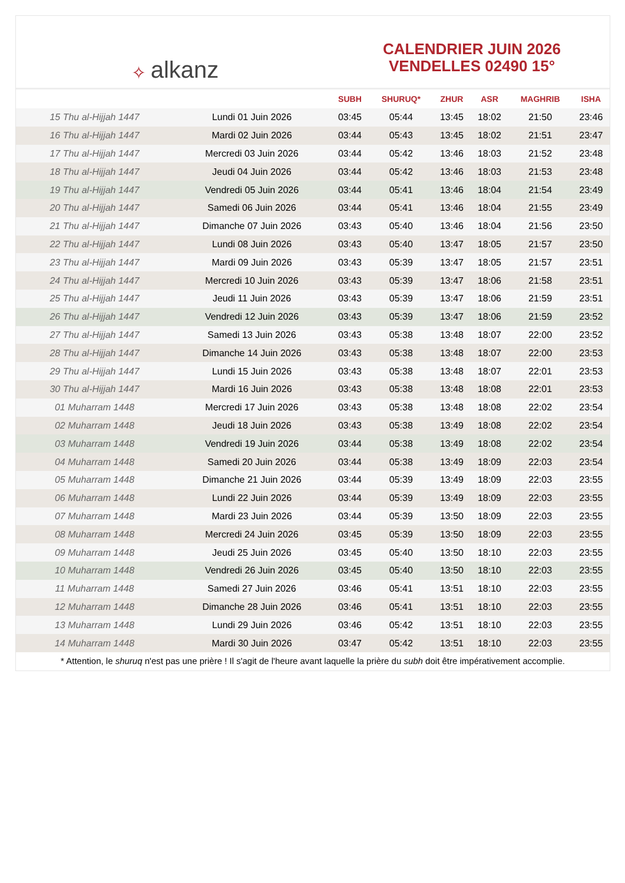✧ alkanz
CALENDRIER JUIN 2026
VENDELLES 02490 15°
| | | SUBH | SHURUQ* | ZHUR | ASR | MAGHRIB | ISHA |
| --- | --- | --- | --- | --- | --- | --- | --- |
| 15 Thu al-Hijjah 1447 | Lundi 01 Juin 2026 | 03:45 | 05:44 | 13:45 | 18:02 | 21:50 | 23:46 |
| 16 Thu al-Hijjah 1447 | Mardi 02 Juin 2026 | 03:44 | 05:43 | 13:45 | 18:02 | 21:51 | 23:47 |
| 17 Thu al-Hijjah 1447 | Mercredi 03 Juin 2026 | 03:44 | 05:42 | 13:46 | 18:03 | 21:52 | 23:48 |
| 18 Thu al-Hijjah 1447 | Jeudi 04 Juin 2026 | 03:44 | 05:42 | 13:46 | 18:03 | 21:53 | 23:48 |
| 19 Thu al-Hijjah 1447 | Vendredi 05 Juin 2026 | 03:44 | 05:41 | 13:46 | 18:04 | 21:54 | 23:49 |
| 20 Thu al-Hijjah 1447 | Samedi 06 Juin 2026 | 03:44 | 05:41 | 13:46 | 18:04 | 21:55 | 23:49 |
| 21 Thu al-Hijjah 1447 | Dimanche 07 Juin 2026 | 03:43 | 05:40 | 13:46 | 18:04 | 21:56 | 23:50 |
| 22 Thu al-Hijjah 1447 | Lundi 08 Juin 2026 | 03:43 | 05:40 | 13:47 | 18:05 | 21:57 | 23:50 |
| 23 Thu al-Hijjah 1447 | Mardi 09 Juin 2026 | 03:43 | 05:39 | 13:47 | 18:05 | 21:57 | 23:51 |
| 24 Thu al-Hijjah 1447 | Mercredi 10 Juin 2026 | 03:43 | 05:39 | 13:47 | 18:06 | 21:58 | 23:51 |
| 25 Thu al-Hijjah 1447 | Jeudi 11 Juin 2026 | 03:43 | 05:39 | 13:47 | 18:06 | 21:59 | 23:51 |
| 26 Thu al-Hijjah 1447 | Vendredi 12 Juin 2026 | 03:43 | 05:39 | 13:47 | 18:06 | 21:59 | 23:52 |
| 27 Thu al-Hijjah 1447 | Samedi 13 Juin 2026 | 03:43 | 05:38 | 13:48 | 18:07 | 22:00 | 23:52 |
| 28 Thu al-Hijjah 1447 | Dimanche 14 Juin 2026 | 03:43 | 05:38 | 13:48 | 18:07 | 22:00 | 23:53 |
| 29 Thu al-Hijjah 1447 | Lundi 15 Juin 2026 | 03:43 | 05:38 | 13:48 | 18:07 | 22:01 | 23:53 |
| 30 Thu al-Hijjah 1447 | Mardi 16 Juin 2026 | 03:43 | 05:38 | 13:48 | 18:08 | 22:01 | 23:53 |
| 01 Muharram 1448 | Mercredi 17 Juin 2026 | 03:43 | 05:38 | 13:48 | 18:08 | 22:02 | 23:54 |
| 02 Muharram 1448 | Jeudi 18 Juin 2026 | 03:43 | 05:38 | 13:49 | 18:08 | 22:02 | 23:54 |
| 03 Muharram 1448 | Vendredi 19 Juin 2026 | 03:44 | 05:38 | 13:49 | 18:08 | 22:02 | 23:54 |
| 04 Muharram 1448 | Samedi 20 Juin 2026 | 03:44 | 05:38 | 13:49 | 18:09 | 22:03 | 23:54 |
| 05 Muharram 1448 | Dimanche 21 Juin 2026 | 03:44 | 05:39 | 13:49 | 18:09 | 22:03 | 23:55 |
| 06 Muharram 1448 | Lundi 22 Juin 2026 | 03:44 | 05:39 | 13:49 | 18:09 | 22:03 | 23:55 |
| 07 Muharram 1448 | Mardi 23 Juin 2026 | 03:44 | 05:39 | 13:50 | 18:09 | 22:03 | 23:55 |
| 08 Muharram 1448 | Mercredi 24 Juin 2026 | 03:45 | 05:39 | 13:50 | 18:09 | 22:03 | 23:55 |
| 09 Muharram 1448 | Jeudi 25 Juin 2026 | 03:45 | 05:40 | 13:50 | 18:10 | 22:03 | 23:55 |
| 10 Muharram 1448 | Vendredi 26 Juin 2026 | 03:45 | 05:40 | 13:50 | 18:10 | 22:03 | 23:55 |
| 11 Muharram 1448 | Samedi 27 Juin 2026 | 03:46 | 05:41 | 13:51 | 18:10 | 22:03 | 23:55 |
| 12 Muharram 1448 | Dimanche 28 Juin 2026 | 03:46 | 05:41 | 13:51 | 18:10 | 22:03 | 23:55 |
| 13 Muharram 1448 | Lundi 29 Juin 2026 | 03:46 | 05:42 | 13:51 | 18:10 | 22:03 | 23:55 |
| 14 Muharram 1448 | Mardi 30 Juin 2026 | 03:47 | 05:42 | 13:51 | 18:10 | 22:03 | 23:55 |
* Attention, le shuruq n'est pas une prière ! Il s'agit de l'heure avant laquelle la prière du subh doit être impérativement accomplie.